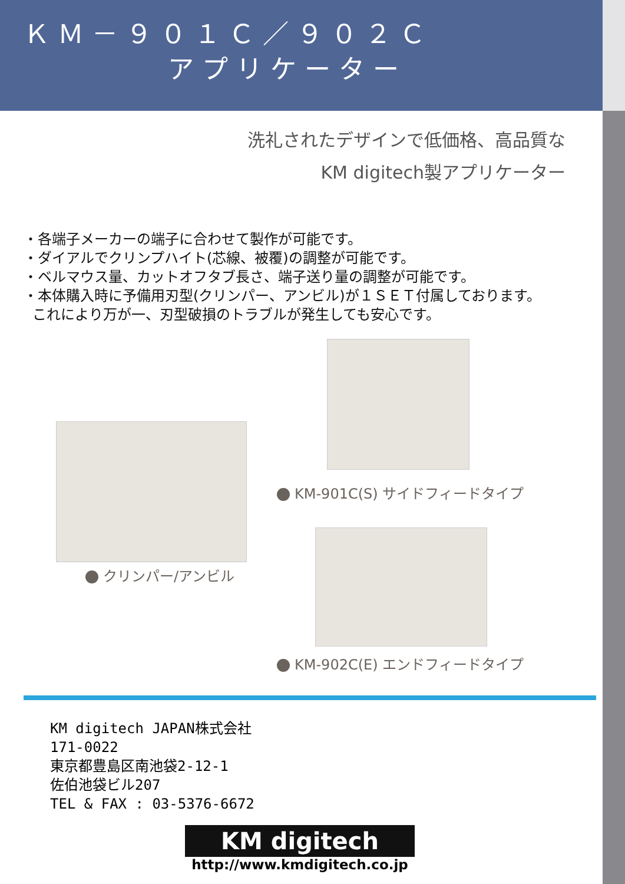ＫＭ－９０１Ｃ／９０２Ｃ
アプリケーター
洗礼されたデザインで低価格、高品質な
KM digitech製アプリケーター
・各端子メーカーの端子に合わせて製作が可能です。
・ダイアルでクリンプハイト(芯線、被覆)の調整が可能です。
・ベルマウス量、カットオフタブ長さ、端子送り量の調整が可能です。
・本体購入時に予備用刃型(クリンパー、アンビル)が１ＳＥＴ付属しております。
これにより万が一、刃型破損のトラブルが発生しても安心です。
クリンパー/アンビル
KM-901C(S) サイドフィードタイプ
KM-902C(E) エンドフィードタイプ
KM digitech JAPAN株式会社
171-0022
東京都豊島区南池袋2-12-1
佐伯池袋ビル207
TEL & FAX : 03-5376-6672
KM digitech
http://www.kmdigitech.co.jp